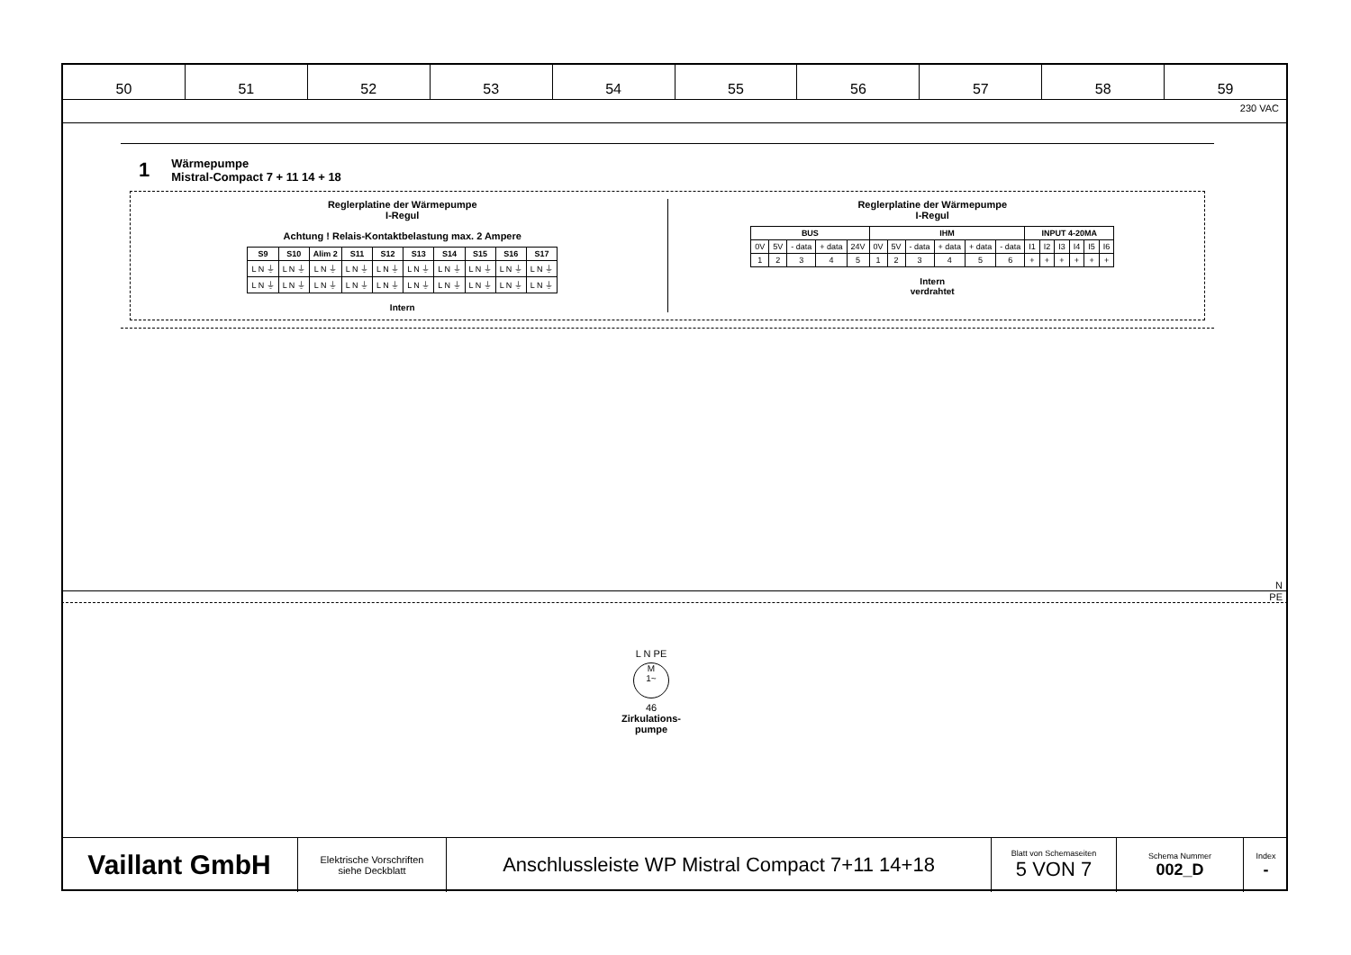50 51 52 53 54 55 56 57 58 59
230 VAC
1 Wärmepumpe
Mistral-Compact 7 + 11 14 + 18
Reglerplatine der Wärmepumpe
I-Regul
Achtung ! Relais-Kontaktbelastung max. 2 Ampere
| S9 | S10 | Alim 2 | S11 | S12 | S13 | S14 | S15 | S16 | S17 |
| --- | --- | --- | --- | --- | --- | --- | --- | --- | --- |
| L N ⏚ | L N ⏚ | L N ⏚ | L N ⏚ | L N ⏚ | L N ⏚ | L N ⏚ | L N ⏚ | L N ⏚ | L N ⏚ |
| L N ⏚ | L N ⏚ | L N ⏚ | L N ⏚ | L N ⏚ | L N ⏚ | L N ⏚ | L N ⏚ | L N ⏚ | L N ⏚ |
Intern
Reglerplatine der Wärmepumpe
I-Regul
| BUS | | | | | IHM | | | | | | INPUT 4-20MA | | | | | |
| --- | --- | --- | --- | --- | --- | --- | --- | --- | --- | --- | --- | --- | --- | --- | --- | --- |
| 0V | 5V | - data | + data | 24V | 0V | 5V | - data | + data | + data | - data | I1 | I2 | I3 | I4 | I5 | I6 |
| 1 | 2 | 3 | 4 | 5 | 1 | 2 | 3 | 4 | 5 | 6 | + | + | + | + | + | + |
Intern
verdrahtet
N
PE
L N PE
M
1~
46
Zirkulations-
pumpe
Vaillant GmbH
Elektrische Vorschriften
siehe Deckblatt
Anschlussleiste WP Mistral Compact 7+11 14+18
Blatt von Schemaseiten
5 VON 7
Schema Nummer
002_D
Index
-